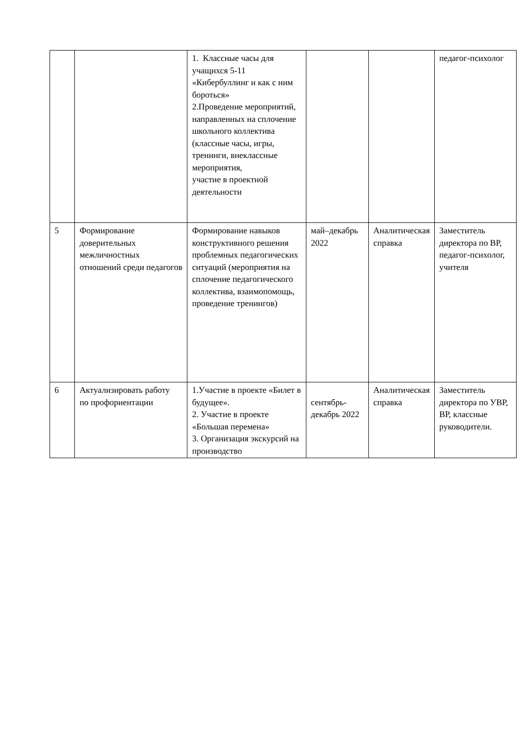| | | 1. Классные часы для учащихся 5-11 «Кибербуллинг и как с ним бороться» 2.Проведение мероприятий, направленных на сплочение школьного коллектива (классные часы, игры, тренинги, внеклассные мероприятия, участие в проектной деятельности | | | педагог-психолог |
| 5 | Формирование доверительных межличностных отношений среди педагогов | Формирование навыков конструктивного решения проблемных педагогических ситуаций (мероприятия на сплочение педагогического коллектива, взаимопомощь, проведение тренингов) | май–декабрь 2022 | Аналитическая справка | Заместитель директора по ВР, педагог-психолог, учителя |
| 6 | Актуализировать работу по профориентации | 1.Участие в проекте «Билет в будущее». 2. Участие в проекте «Большая перемена» 3. Организация экскурсий на производство | сентябрь-декабрь 2022 | Аналитическая справка | Заместитель директора по УВР, ВР, классные руководители. |